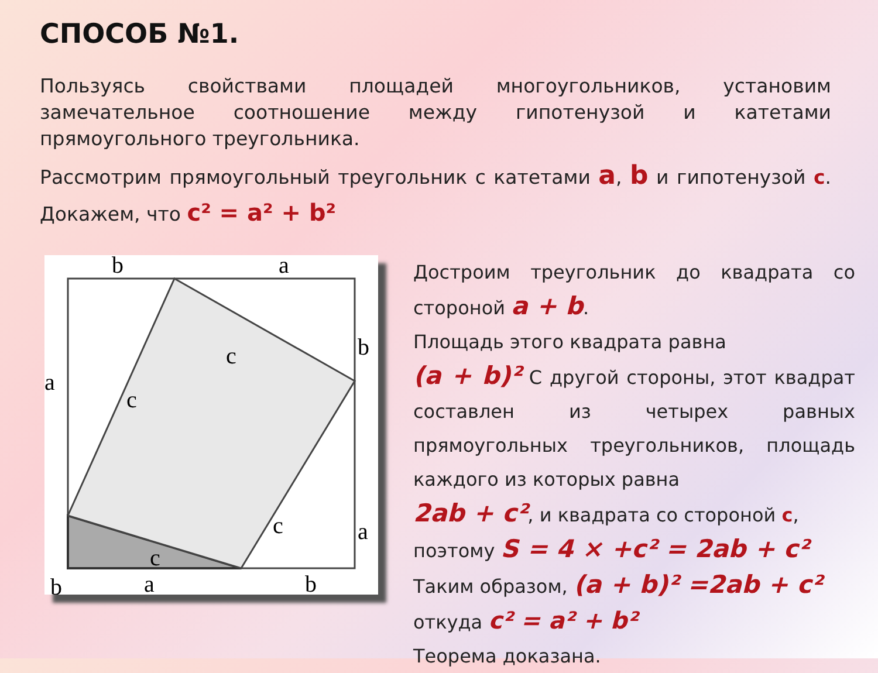СПОСОБ №1.
Пользуясь свойствами площадей многоугольников, установим замечательное соотношение между гипотенузой и катетами прямоугольного треугольника.
Рассмотрим прямоугольный треугольник с катетами a, b и гипотенузой c. Докажем, что c² = a² + b²
b
a
a
b
c
c
c
c
a
b
a
b
Достроим треугольник до квадрата со стороной a + b.
Площадь этого квадрата равна
(a + b)² С другой стороны, этот квадрат составлен из четырех равных прямоугольных треугольников, площадь каждого из которых равна
2ab + c², и квадрата со стороной c,
поэтому S = 4 × +c² = 2ab + c²
Таким образом, (a + b)² =2ab + c²
откуда c² = a² + b²
Теорема доказана.